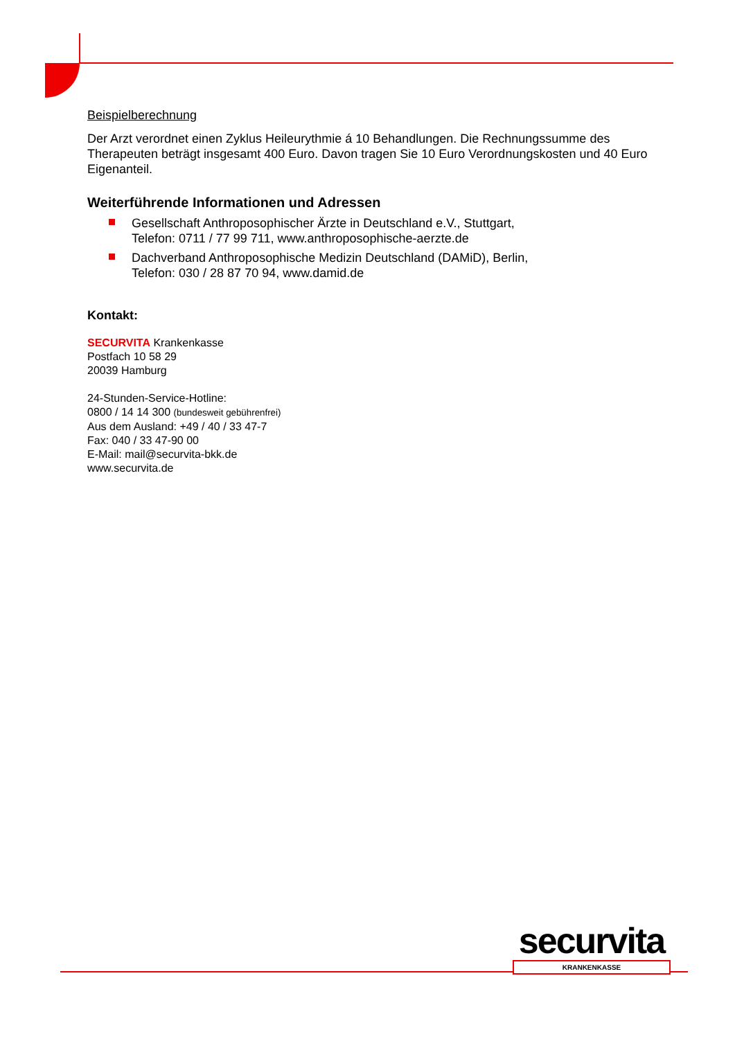Beispielberechnung
Der Arzt verordnet einen Zyklus Heileurythmie á 10 Behandlungen. Die Rechnungssumme des Therapeuten beträgt insgesamt 400 Euro. Davon tragen Sie 10 Euro Verordnungskosten und 40 Euro Eigenanteil.
Weiterführende Informationen und Adressen
Gesellschaft Anthroposophischer Ärzte in Deutschland e.V., Stuttgart,
Telefon: 0711 / 77 99 711, www.anthroposophische-aerzte.de
Dachverband Anthroposophische Medizin Deutschland (DAMiD), Berlin,
Telefon: 030 / 28 87 70 94, www.damid.de
Kontakt:
SECURVITA Krankenkasse
Postfach 10 58 29
20039 Hamburg
24-Stunden-Service-Hotline:
0800 / 14 14 300 (bundesweit gebührenfrei)
Aus dem Ausland: +49 / 40 / 33 47-7
Fax: 040 / 33 47-90 00
E-Mail: mail@securvita-bkk.de
www.securvita.de
securvita
KRANKENKASSE